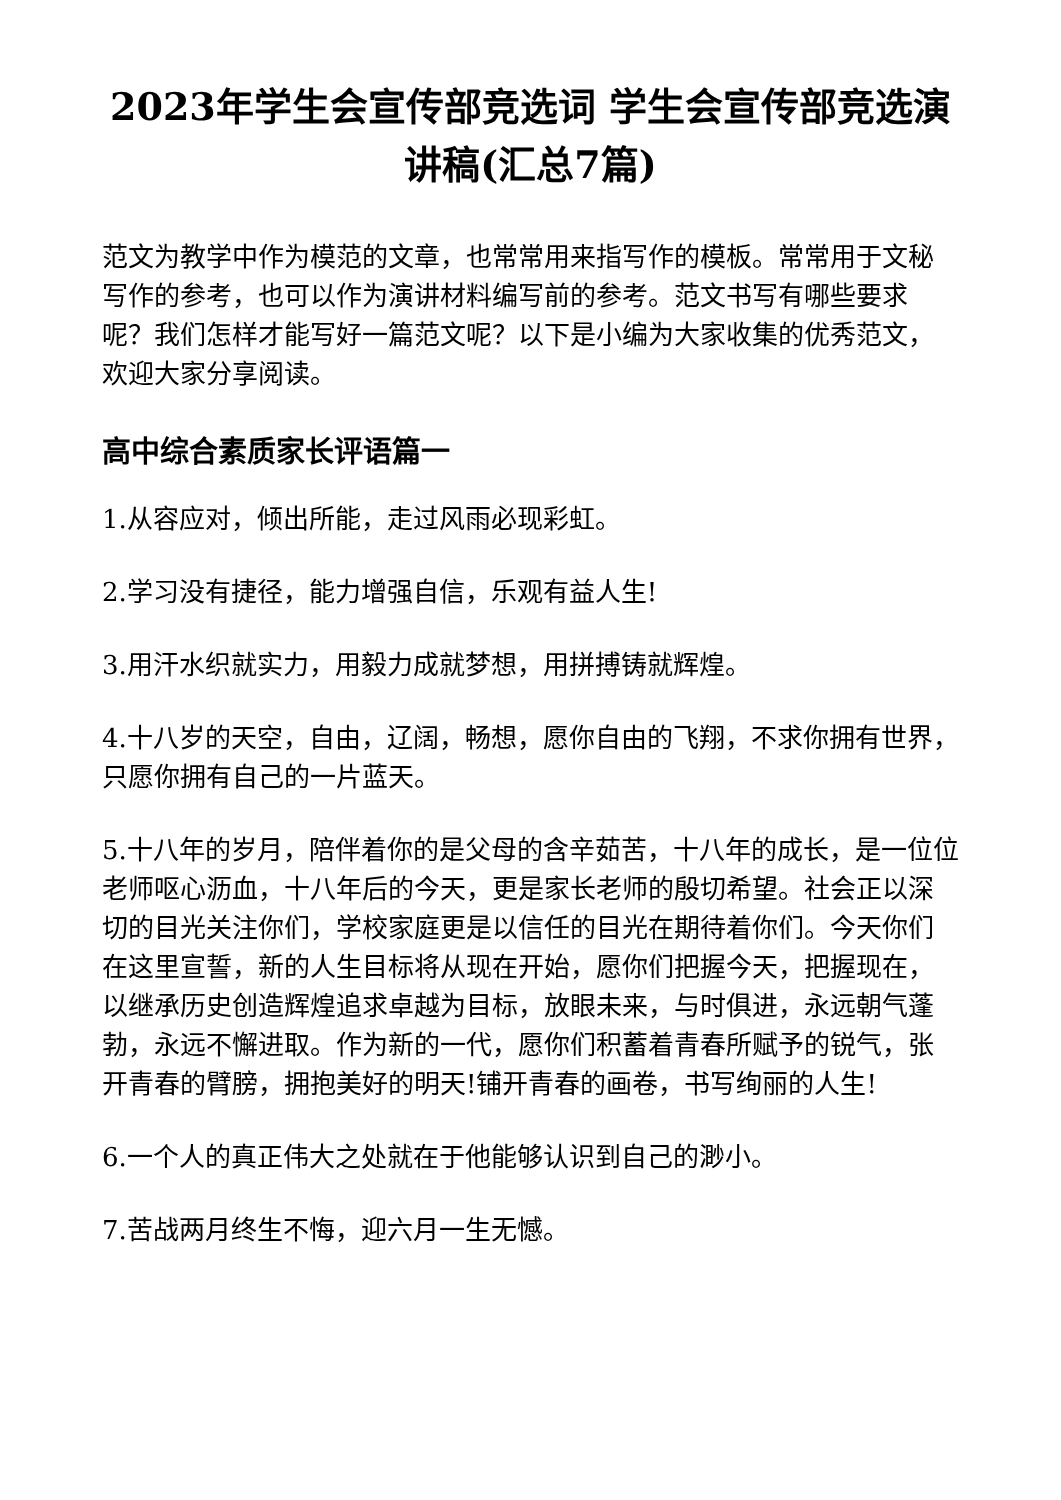2023年学生会宣传部竞选词 学生会宣传部竞选演讲稿(汇总7篇)
范文为教学中作为模范的文章，也常常用来指写作的模板。常常用于文秘写作的参考，也可以作为演讲材料编写前的参考。范文书写有哪些要求呢？我们怎样才能写好一篇范文呢？以下是小编为大家收集的优秀范文，欢迎大家分享阅读。
高中综合素质家长评语篇一
1.从容应对，倾出所能，走过风雨必现彩虹。
2.学习没有捷径，能力增强自信，乐观有益人生!
3.用汗水织就实力，用毅力成就梦想，用拼搏铸就辉煌。
4.十八岁的天空，自由，辽阔，畅想，愿你自由的飞翔，不求你拥有世界，只愿你拥有自己的一片蓝天。
5.十八年的岁月，陪伴着你的是父母的含辛茹苦，十八年的成长，是一位位老师呕心沥血，十八年后的今天，更是家长老师的殷切希望。社会正以深切的目光关注你们，学校家庭更是以信任的目光在期待着你们。今天你们在这里宣誓，新的人生目标将从现在开始，愿你们把握今天，把握现在，以继承历史创造辉煌追求卓越为目标，放眼未来，与时俱进，永远朝气蓬勃，永远不懈进取。作为新的一代，愿你们积蓄着青春所赋予的锐气，张开青春的臂膀，拥抱美好的明天!铺开青春的画卷，书写绚丽的人生!
6.一个人的真正伟大之处就在于他能够认识到自己的渺小。
7.苦战两月终生不悔，迎六月一生无憾。